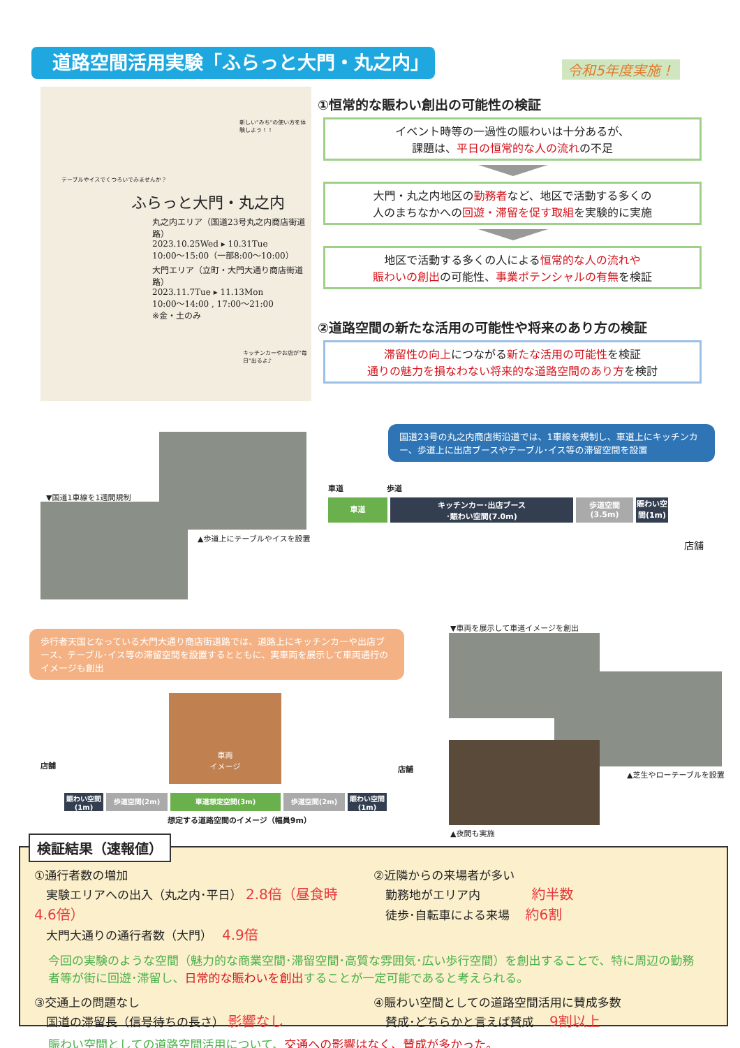道路空間活用実験「ふらっと大門・丸之内」 令和5年度実施！
新しい"みち"の使い方を体験しよう！！
テーブルやイスでくつろいでみませんか？
ふらっと大門・丸之内
丸之内エリア（国道23号丸之内商店街道路）
2023.10.25Wed ▸ 10.31Tue
10:00～15:00（一部8:00～10:00）
大門エリア（立町・大門大通り商店街道路）
2023.11.7Tue ▸ 11.13Mon
10:00～14:00 , 17:00～21:00
※金・土のみ
キッチンカーやお店が"毎日"出るよ♪
①恒常的な賑わい創出の可能性の検証
イベント時等の一過性の賑わいは十分あるが、
課題は、平日の恒常的な人の流れの不足
大門・丸之内地区の勤務者など、地区で活動する多くの
人のまちなかへの回遊・滞留を促す取組を実験的に実施
地区で活動する多くの人による恒常的な人の流れや
賑わいの創出の可能性、事業ポテンシャルの有無を検証
②道路空間の新たな活用の可能性や将来のあり方の検証
滞留性の向上につながる新たな活用の可能性を検証
通りの魅力を損なわない将来的な道路空間のあり方を検討
▼国道1車線を1週間規制
▲歩道上にテーブルやイスを設置
国道23号の丸之内商店街沿道では、1車線を規制し、車道上にキッチンカー、歩道上に出店ブースやテーブル･イス等の滞留空間を設置
車道 歩道
車道
キッチンカー･出店ブース
･賑わい空間(7.0m)
歩道空間
(3.5m)
賑わい空間(1m)
店舗
歩行者天国となっている大門大通り商店街道路では、道路上にキッチンカーや出店ブース、テーブル･イス等の滞留空間を設置するとともに、実車両を展示して車両通行のイメージも創出
店舗 店舗
車両
イメージ
賑わい空間(1m)
歩道空間(2m) 車道想定空間(3m) 歩道空間(2m)
賑わい空間(1m)
想定する道路空間のイメージ（幅員9m）
▼車両を展示して車道イメージを創出
▲芝生やローテーブルを設置
▲夜間も実施
検証結果（速報値）
①通行者数の増加
　実験エリアへの出入（丸之内･平日） 2.8倍（昼食時　4.6倍）
　大門大通りの通行者数（大門）　 4.9倍
②近隣からの来場者が多い
　勤務地がエリア内　　　　 約半数
　徒歩･自転車による来場　 約6割
今回の実験のような空間（魅力的な商業空間･滞留空間･高質な雰囲気･広い歩行空間）を創出することで、特に周辺の勤務者等が街に回遊･滞留し、日常的な賑わいを創出することが一定可能であると考えられる。
③交通上の問題なし
　国道の滞留長（信号待ちの長さ） 影響なし
④賑わい空間としての道路空間活用に賛成多数
　賛成･どちらかと言えば賛成　 9割以上
賑わい空間としての道路空間活用について、交通への影響はなく、賛成が多かった。